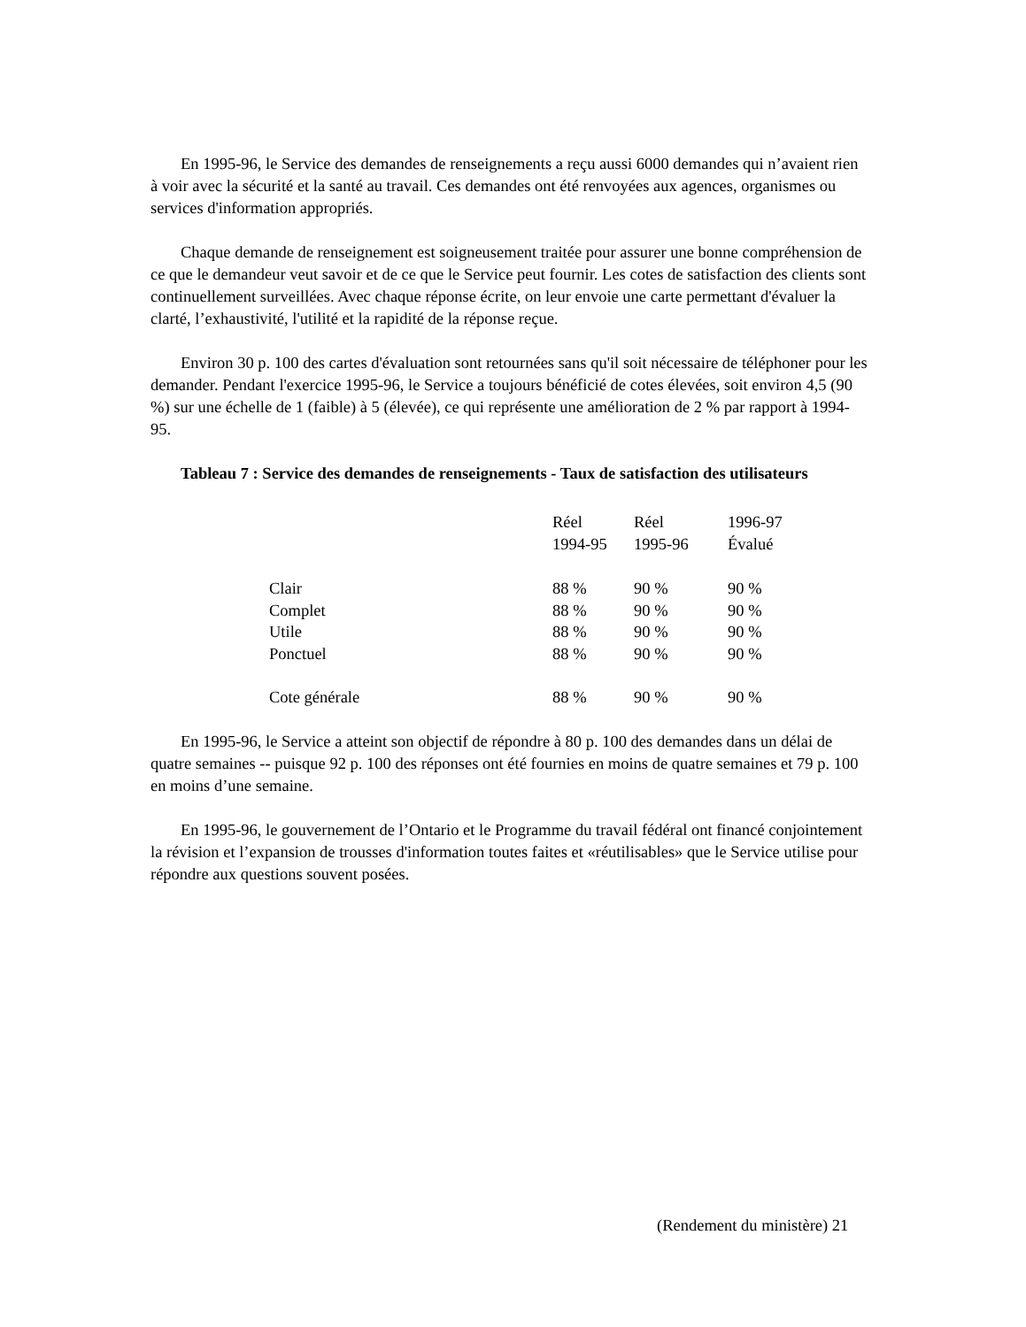En 1995-96, le Service des demandes de renseignements a reçu aussi 6000 demandes qui n’avaient rien à voir avec la sécurité et la santé au travail. Ces demandes ont été renvoyées aux agences, organismes ou services d'information appropriés.
Chaque demande de renseignement est soigneusement traitée pour assurer une bonne compréhension de ce que le demandeur veut savoir et de ce que le Service peut fournir. Les cotes de satisfaction des clients sont continuellement surveillées. Avec chaque réponse écrite, on leur envoie une carte permettant d'évaluer la clarté, l’exhaustivité, l'utilité et la rapidité de la réponse reçue.
Environ 30 p. 100 des cartes d'évaluation sont retournées sans qu'il soit nécessaire de téléphoner pour les demander. Pendant l'exercice 1995-96, le Service a toujours bénéficié de cotes élevées, soit environ 4,5 (90 %) sur une échelle de 1 (faible) à 5 (élevée), ce qui représente une amélioration de 2 % par rapport à 1994-95.
Tableau 7 : Service des demandes de renseignements - Taux de satisfaction des utilisateurs
| | Réel 1994-95 | Réel 1995-96 | 1996-97 Évalué |
| --- | --- | --- | --- |
| Clair | 88 % | 90 % | 90 % |
| Complet | 88 % | 90 % | 90 % |
| Utile | 88 % | 90 % | 90 % |
| Ponctuel | 88 % | 90 % | 90 % |
| Cote générale | 88 % | 90 % | 90 % |
En 1995-96, le Service a atteint son objectif de répondre à 80 p. 100 des demandes dans un délai de quatre semaines -- puisque 92 p. 100 des réponses ont été fournies en moins de quatre semaines et 79 p. 100 en moins d’une semaine.
En 1995-96, le gouvernement de l’Ontario et le Programme du travail fédéral ont financé conjointement la révision et l’expansion de trousses d'information toutes faites et «réutilisables» que le Service utilise pour répondre aux questions souvent posées.
(Rendement du ministère) 21